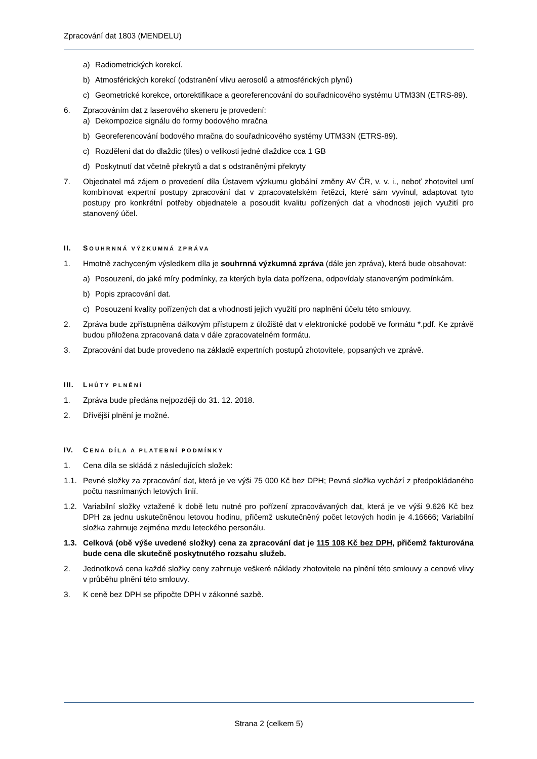Zpracování dat 1803 (MENDELU)
a) Radiometrických korekcí.
b) Atmosférických korekcí (odstranění vlivu aerosolů a atmosférických plynů)
c) Geometrické korekce, ortorektifikace a georeferencování do souřadnicového systému UTM33N (ETRS-89).
6. Zpracováním dat z laserového skeneru je provedení:
a) Dekompozice signálu do formy bodového mračna
b) Georeferencování bodového mračna do souřadnicového systémy UTM33N (ETRS-89).
c) Rozdělení dat do dlaždic (tiles) o velikosti jedné dlaždice cca 1 GB
d) Poskytnutí dat včetně překrytů a dat s odstraněnými překryty
7. Objednatel má zájem o provedení díla Ústavem výzkumu globální změny AV ČR, v. v. i., neboť zhotovitel umí kombinovat expertní postupy zpracování dat v zpracovatelském řetězci, které sám vyvinul, adaptovat tyto postupy pro konkrétní potřeby objednatele a posoudit kvalitu pořízených dat a vhodnosti jejich využití pro stanovený účel.
II. SOUHRNNÁ VÝZKUMNÁ ZPRÁVA
1. Hmotně zachyceným výsledkem díla je souhrnná výzkumná zpráva (dále jen zpráva), která bude obsahovat:
a) Posouzení, do jaké míry podmínky, za kterých byla data pořízena, odpovídaly stanoveným podmínkám.
b) Popis zpracování dat.
c) Posouzení kvality pořízených dat a vhodnosti jejich využití pro naplnění účelu této smlouvy.
2. Zpráva bude zpřístupněna dálkovým přístupem z úložiště dat v elektronické podobě ve formátu *.pdf. Ke zprávě budou přiložena zpracovaná data v dále zpracovatelném formátu.
3. Zpracování dat bude provedeno na základě expertních postupů zhotovitele, popsaných ve zprávě.
III. LHŮTY PLNĚNÍ
1. Zpráva bude předána nejpozději do 31. 12. 2018.
2. Dřívější plnění je možné.
IV. CENA DÍLA A PLATEBNÍ PODMÍNKY
1. Cena díla se skládá z následujících složek:
1.1. Pevné složky za zpracování dat, která je ve výši 75 000 Kč bez DPH; Pevná složka vychází z předpokládaného počtu nasnímaných letových linií.
1.2. Variabilní složky vztažené k době letu nutné pro pořízení zpracovávaných dat, která je ve výši 9.626 Kč bez DPH za jednu uskutečněnou letovou hodinu, přičemž uskutečněný počet letových hodin je 4.16666; Variabilní složka zahrnuje zejména mzdu leteckého personálu.
1.3. Celková (obě výše uvedené složky) cena za zpracování dat je 115 108 Kč bez DPH, přičemž fakturována bude cena dle skutečně poskytnutého rozsahu služeb.
2. Jednotková cena každé složky ceny zahrnuje veškeré náklady zhotovitele na plnění této smlouvy a cenové vlivy v průběhu plnění této smlouvy.
3. K ceně bez DPH se připočte DPH v zákonné sazbě.
Strana 2 (celkem 5)